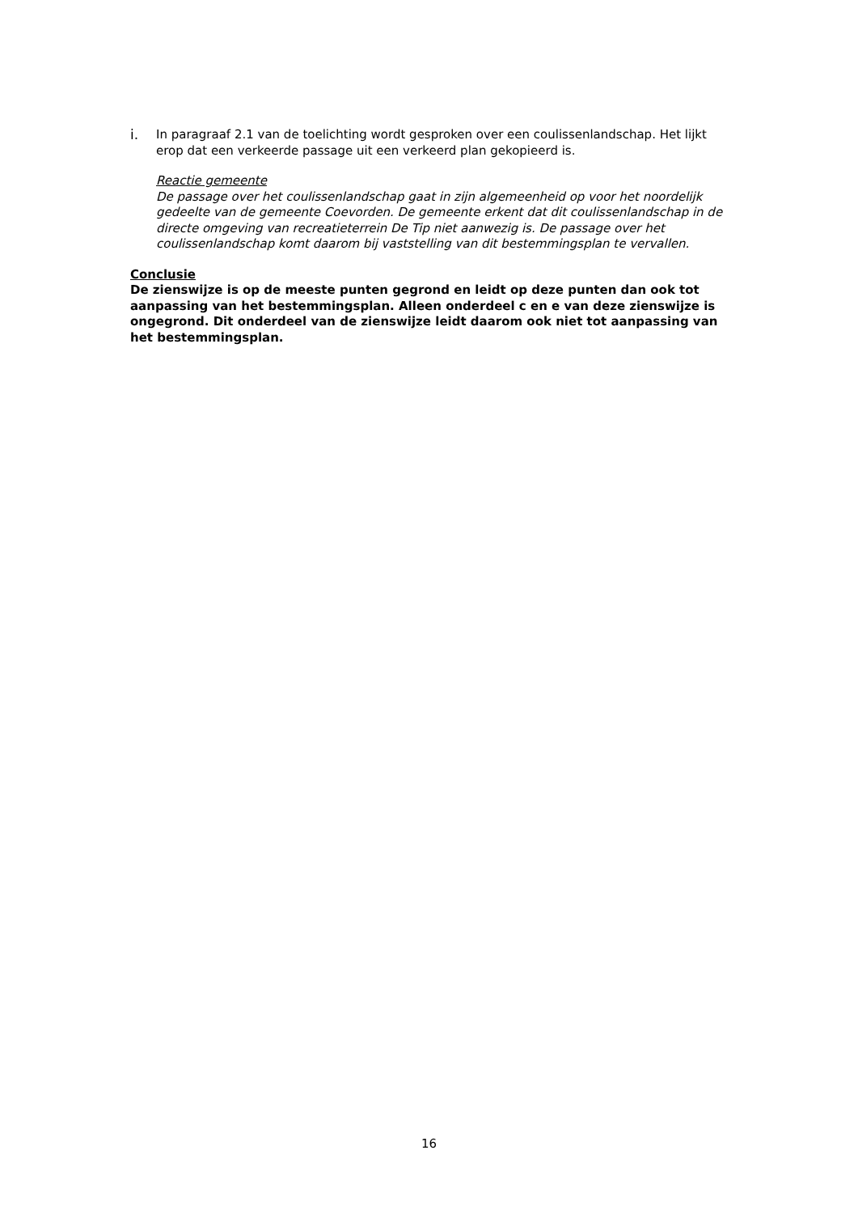i. In paragraaf 2.1 van de toelichting wordt gesproken over een coulissenlandschap. Het lijkt erop dat een verkeerde passage uit een verkeerd plan gekopieerd is.
Reactie gemeente
De passage over het coulissenlandschap gaat in zijn algemeenheid op voor het noordelijk gedeelte van de gemeente Coevorden. De gemeente erkent dat dit coulissenlandschap in de directe omgeving van recreatieterrein De Tip niet aanwezig is. De passage over het coulissenlandschap komt daarom bij vaststelling van dit bestemmingsplan te vervallen.
Conclusie
De zienswijze is op de meeste punten gegrond en leidt op deze punten dan ook tot aanpassing van het bestemmingsplan. Alleen onderdeel c en e van deze zienswijze is ongegrond. Dit onderdeel van de zienswijze leidt daarom ook niet tot aanpassing van het bestemmingsplan.
16